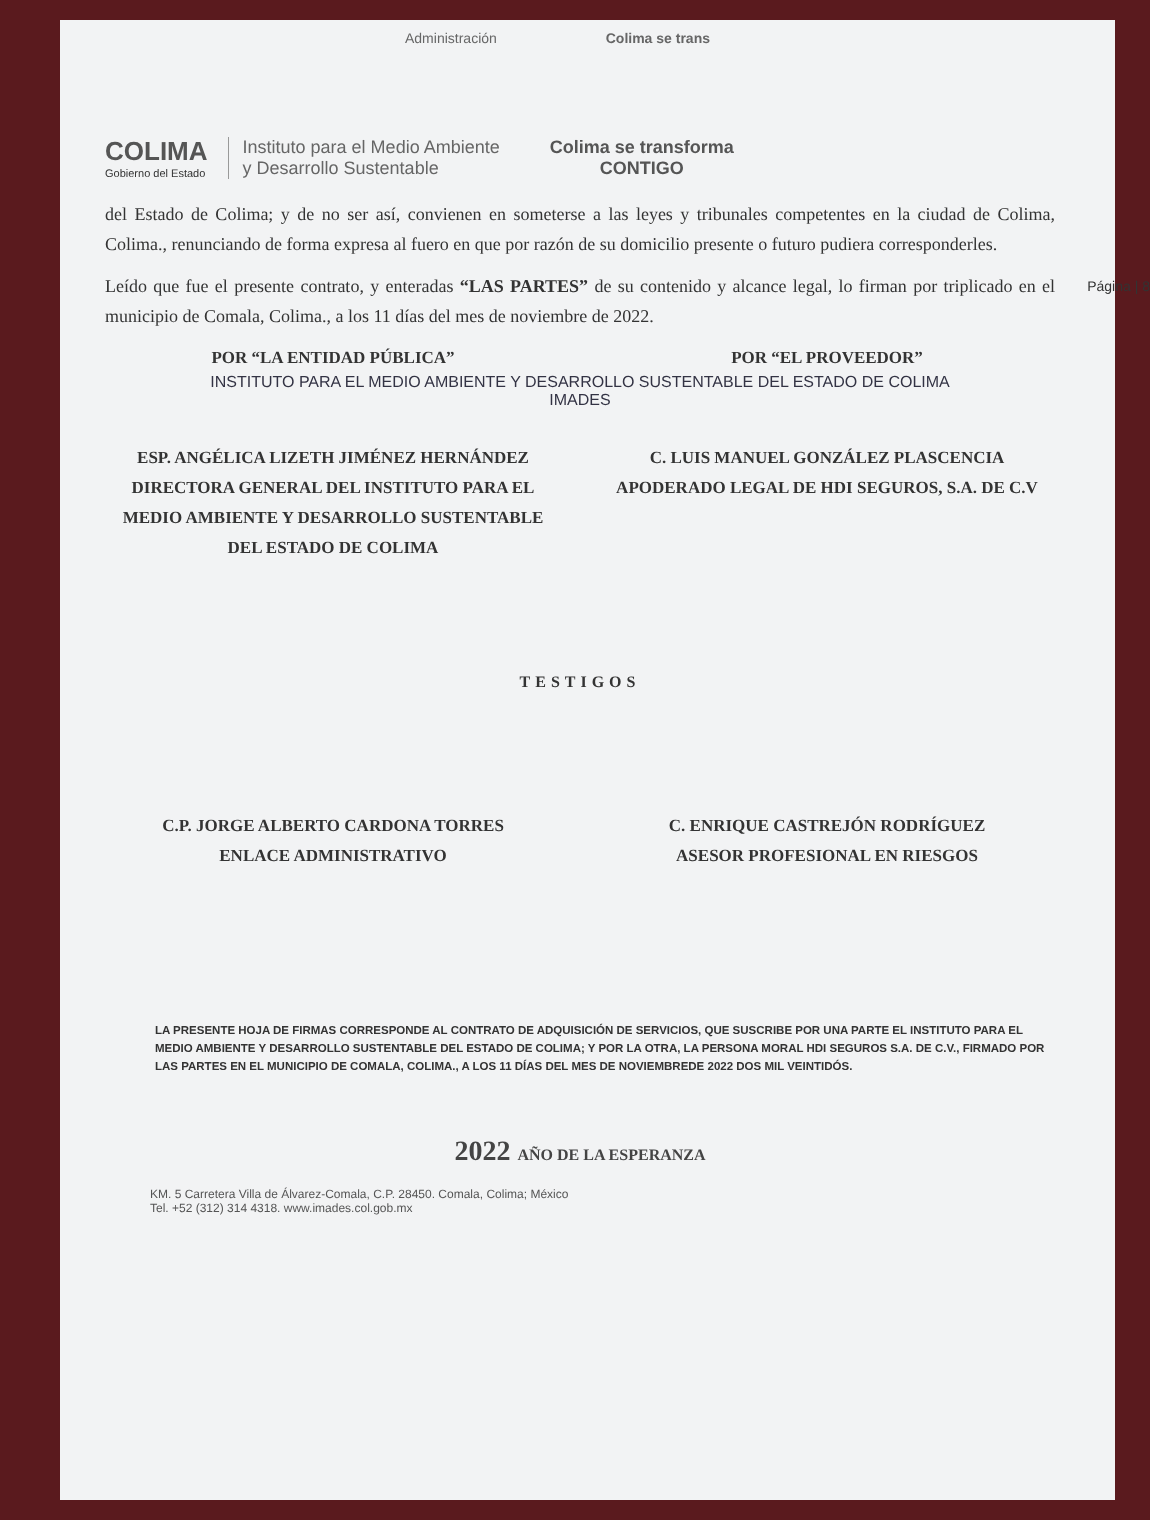Administración Colima se trans
COLIMA
Gobierno del Estado
Instituto para el Medio Ambiente
y Desarrollo Sustentable
Colima se transforma
CONTIGO
del Estado de Colima; y de no ser así, convienen en someterse a las leyes y tribunales competentes en la ciudad de Colima, Colima., renunciando de forma expresa al fuero en que por razón de su domicilio presente o futuro pudiera corresponderles.
Página | 8 Leído que fue el presente contrato, y enteradas “LAS PARTES” de su contenido y alcance legal, lo firman por triplicado en el municipio de Comala, Colima., a los 11 días del mes de noviembre de 2022.
POR “LA ENTIDAD PÚBLICA” POR “EL PROVEEDOR”
INSTITUTO PARA EL MEDIO AMBIENTE Y DESARROLLO SUSTENTABLE DEL ESTADO DE COLIMA
IMADES
ESP. ANGÉLICA LIZETH JIMÉNEZ HERNÁNDEZ
DIRECTORA GENERAL DEL INSTITUTO PARA EL MEDIO AMBIENTE Y DESARROLLO SUSTENTABLE DEL ESTADO DE COLIMA
C. LUIS MANUEL GONZÁLEZ PLASCENCIA
APODERADO LEGAL DE HDI SEGUROS, S.A. DE C.V
TESTIGOS
C.P. JORGE ALBERTO CARDONA TORRES
ENLACE ADMINISTRATIVO
C. ENRIQUE CASTREJÓN RODRÍGUEZ
ASESOR PROFESIONAL EN RIESGOS
LA PRESENTE HOJA DE FIRMAS CORRESPONDE AL CONTRATO DE ADQUISICIÓN DE SERVICIOS, QUE SUSCRIBE POR UNA PARTE EL INSTITUTO PARA EL MEDIO AMBIENTE Y DESARROLLO SUSTENTABLE DEL ESTADO DE COLIMA; Y POR LA OTRA, LA PERSONA MORAL HDI SEGUROS S.A. DE C.V., FIRMADO POR LAS PARTES EN EL MUNICIPIO DE COMALA, COLIMA., A LOS 11 DÍAS DEL MES DE NOVIEMBREDE 2022 DOS MIL VEINTIDÓS.
2022 AÑO DE LA ESPERANZA
KM. 5 Carretera Villa de Álvarez-Comala, C.P. 28450. Comala, Colima; México
Tel. +52 (312) 314 4318. www.imades.col.gob.mx